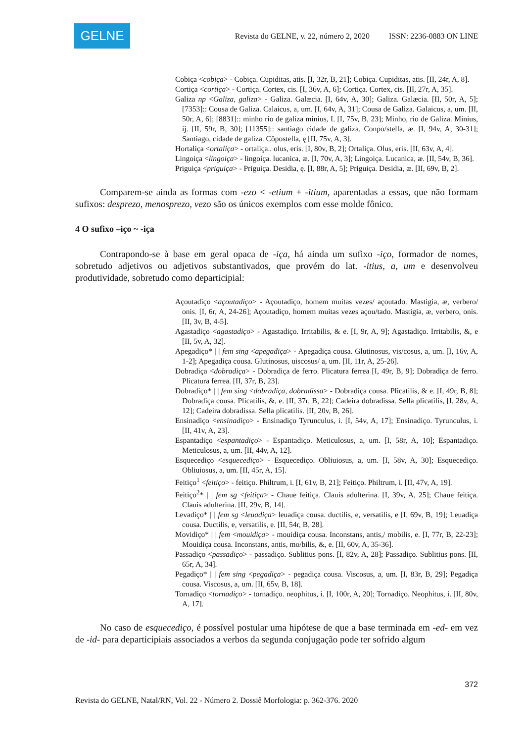GELNE
Revista do GELNE, v. 22, número 2, 2020 ISSN: 2236-0883 ON LINE
Cobiça <cobiça> - Cobiça. Cupiditas, atis. [I, 32r, B, 21]; Cobiça. Cupiditas, atis. [II, 24r, A, 8].
Cortiça <cortiça> - Cortiça. Cortex, cis. [I, 36v, A, 6]; Cortiça. Cortex, cis. [II, 27r, A, 35].
Galiza np <Galiza, galiza> - Galiza. Galæcia. [I, 64v, A, 30]; Galiza. Galæcia. [II, 50r, A, 5]; [7353]:: Cousa de Galiza. Calaicus, a, um. [I, 64v, A, 31]; Cousa de Galiza. Galaicus, a, um. [II, 50r, A, 6]; [8831]:: minho rio de galiza minius, I. [I, 75v, B, 23]; Minho, rio de Galiza. Minius, ij. [II, 59r, B, 30]; [11355]:: santiago cidade de galiza. Conpo/stella, æ. [I, 94v, A, 30-31]; Santiago, cidade de galiza. Cõpostella, ę [II, 75v, A, 3].
Hortaliça <ortaliça> - ortaliça.. olus, eris. [I, 80v, B, 2]; Ortaliça. Olus, eris. [II, 63v, A, 4].
Lingoiça <lingoiça> - lingoiça. lucanica, æ. [I, 70v, A, 3]; Lingoiça. Lucanica, æ. [II, 54v, B, 36].
Priguiça <priguiça> - Priguiça. Desidia, ę. [I, 88r, A, 5]; Priguiça. Desidia, æ. [II, 69v, B, 2].
Comparem-se ainda as formas com -ezo < -etium + -itium, aparentadas a essas, que não formam sufixos: desprezo, menosprezo, vezo são os únicos exemplos com esse molde fônico.
4 O sufixo –iço ~ -iça
Contrapondo-se à base em geral opaca de -iça, há ainda um sufixo -iço, formador de nomes, sobretudo adjetivos ou adjetivos substantivados, que provém do lat. -itius, a, um e desenvolveu produtividade, sobretudo como departicipial:
Açoutadiço <açoutadiço> - Açoutadiço, homem muitas vezes/ açoutado. Mastigia, æ, verbero/ onis. [I, 6r, A, 24-26]; Açoutadiço, homem muitas vezes açou/tado. Mastigia, æ, verbero, onis. [II, 3v, B, 4-5].
Agastadiço <agastadiço> - Agastadiço. Irritabilis, & e. [I, 9r, A, 9]; Agastadiço. Irritabilis, &, e [II, 5v, A, 32].
Apegadiço* | | fem sing <apegadiça> - Apegadiça cousa. Glutinosus, vis/cosus, a, um. [I, 16v, A, 1-2]; Apegadiça cousa. Glutinosus, uiscosus/ a, um. [II, 11r, A, 25-26].
Dobradiça <dobradiça> - Dobradiça de ferro. Plicatura ferrea [I, 49r, B, 9]; Dobradiça de ferro. Plicatura ferrea. [II, 37r, B, 23].
Dobradiço* | | fem sing <dobradiça, dobradissa> - Dobradiça cousa. Plicatilis, & e. [I, 49r, B, 8]; Dobradiça cousa. Plicatilis, &, e. [II, 37r, B, 22]; Cadeira dobradissa. Sella plicatilis, [I, 28v, A, 12]; Cadeira dobradissa. Sella plicatilis. [II, 20v, B, 26].
Ensinadiço <ensinadiço> - Ensinadiço Tyrunculus, i. [I, 54v, A, 17]; Ensinadiço. Tyrunculus, i. [II, 41v, A, 23].
Espantadiço <espantadiço> - Espantadiço. Meticulosus, a, um. [I, 58r, A, 10]; Espantadiço. Meticulosus, a, um. [II, 44v, A, 12].
Esquecediço <esquecediço> - Esquecediço. Obliuiosus, a, um. [I, 58v, A, 30]; Esquecediço. Obliuiosus, a, um. [II, 45r, A, 15].
Feitiço<sup>1</sup> <feitiço> - feitiço. Philtrum, i. [I, 61v, B, 21]; Feitiço. Philtrum, i. [II, 47v, A, 19].
Feitiço<sup>2</sup>* | | fem sg <feitiça> - Chaue feitiça. Clauis adulterina. [I, 39v, A, 25]; Chaue feitiça. Clauis adulterina. [II, 29v, B, 14].
Levadiço* | | fem sg <leuadiça> leuadiça cousa. ductilis, e, versatilis, e [I, 69v, B, 19]; Leuadiça cousa. Ductilis, e, versatilis, e. [II, 54r, B, 28].
Movidiço* | | fem <mouidiça> - mouidiça cousa. Inconstans, antis,/ mobilis, e. [I, 77r, B, 22-23]; Mouidiça cousa. Inconstans, antis, mo/bilis, &, e. [II, 60v, A, 35-36].
Passadiço <passadiço> - passadiço. Sublitius pons. [I, 82v, A, 28]; Passadiço. Sublitius pons. [II, 65r, A, 34].
Pegadiço* | | fem sing <pegadiça> - pegadiça cousa. Viscosus, a, um. [I, 83r, B, 29]; Pegadiça cousa. Viscosus, a, um. [II, 65v, B, 18].
Tornadiço <tornadiço> - tornadiço. neophitus, i. [I, 100r, A, 20]; Tornadiço. Neophitus, i. [II, 80v, A, 17].
No caso de esquecediço, é possível postular uma hipótese de que a base terminada em -ed- em vez de -id- para departicipiais associados a verbos da segunda conjugação pode ter sofrido algum
372
Revista do GELNE, Natal/RN, Vol. 22 - Número 2. Dossiê Morfologia: p. 362-376. 2020